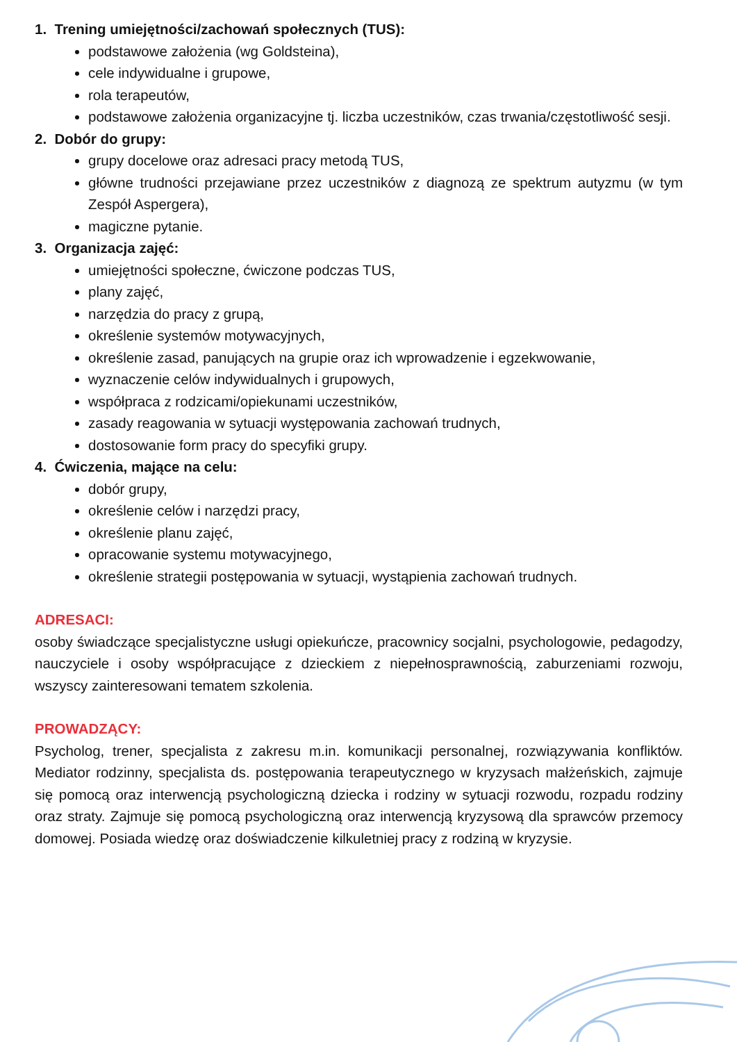1. Trening umiejętności/zachowań społecznych (TUS):
podstawowe założenia (wg Goldsteina),
cele indywidualne i grupowe,
rola terapeutów,
podstawowe założenia organizacyjne tj. liczba uczestników, czas trwania/częstotliwość sesji.
2. Dobór do grupy:
grupy docelowe oraz adresaci pracy metodą TUS,
główne trudności przejawiane przez uczestników z diagnozą ze spektrum autyzmu (w tym Zespół Aspergera),
magiczne pytanie.
3. Organizacja zajęć:
umiejętności społeczne, ćwiczone podczas TUS,
plany zajęć,
narzędzia do pracy z grupą,
określenie systemów motywacyjnych,
określenie zasad, panujących na grupie oraz ich wprowadzenie i egzekwowanie,
wyznaczenie celów indywidualnych i grupowych,
współpraca z rodzicami/opiekunami uczestników,
zasady reagowania w sytuacji występowania zachowań trudnych,
dostosowanie form pracy do specyfiki grupy.
4. Ćwiczenia, mające na celu:
dobór grupy,
określenie celów i narzędzi pracy,
określenie planu zajęć,
opracowanie systemu motywacyjnego,
określenie strategii postępowania w sytuacji, wystąpienia zachowań trudnych.
ADRESACI:
osoby świadczące specjalistyczne usługi opiekuńcze, pracownicy socjalni, psychologowie, pedagodzy, nauczyciele i osoby współpracujące z dzieckiem z niepełnosprawnością, zaburzeniami rozwoju, wszyscy zainteresowani tematem szkolenia.
PROWADZĄCY:
Psycholog, trener, specjalista z zakresu m.in. komunikacji personalnej, rozwiązywania konfliktów. Mediator rodzinny, specjalista ds. postępowania terapeutycznego w kryzysach małżeńskich, zajmuje się pomocą oraz interwencją psychologiczną dziecka i rodziny w sytuacji rozwodu, rozpadu rodziny oraz straty. Zajmuje się pomocą psychologiczną oraz interwencją kryzysową dla sprawców przemocy domowej. Posiada wiedzę oraz doświadczenie kilkuletniej pracy z rodziną w kryzysie.